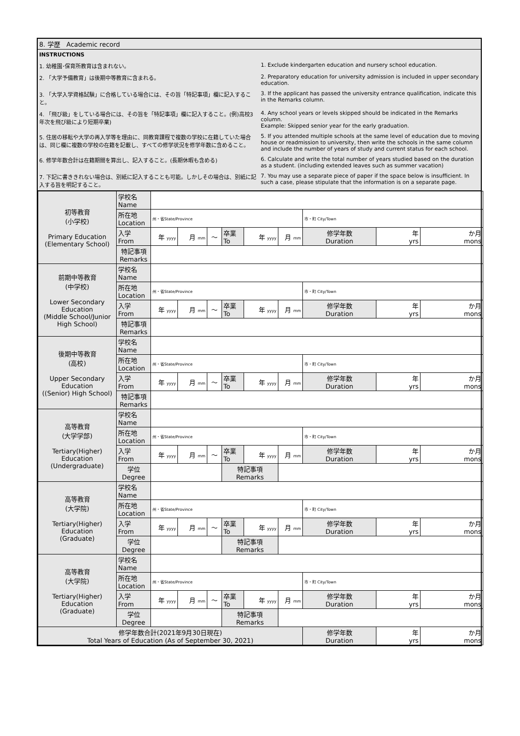| 8. 学歴 Academic record |
| / INSTRUCTIONS / / / 1. 幼稚園･保育所教育は含まれない。 / 1. Exclude kindergarten education and nursery school education. / / 2. 「大学予備教育」は後期中等教育に含まれる。 / 2. Preparatory education for university admission is included in upper secondary education. / / 3. 「大学入学資格試験」に合格している場合には、その旨「特記事項」欄に記入すること。 / 3. If the applicant has passed the university entrance qualification, indicate this in the Remarks column. / / 4. 「飛び級」をしている場合には、その旨を「特記事項」欄に記入すること。(例)高校3年次を飛び級により短期卒業) / 4. Any school years or levels skipped should be indicated in the Remarks column. Example: Skipped senior year for the early graduation. / / 5. 住居の移転や大学の再入学等を理由に、同教育課程で複数の学校に在籍していた場合は、同じ欄に複数の学校の在籍を記載し、すべての修学状況を修学年数に含めること。 / 5. If you attended multiple schools at the same level of education due to moving house or readmission to university, then write the schools in the same column and include the number of years of study and current status for each school. / / 6. 修学年数合計は在籍期間を算出し、記入すること。(長期休暇も含める) / 6. Calculate and write the total number of years studied based on the duration as a student. (including extended leaves such as summer vacation) / / 7. 下記に書ききれない場合は、別紙に記入することも可能。しかしその場合は、別紙に記入する旨を明記すること。 / 7. You may use a separate piece of paper if the space below is insufficient. In such a case, please stipulate that the information is on a separate page. / |
| / 初等教育 (小学校) Primary Education (Elementary School) / 学校名 Name / / / / / / / / / / / / 所在地 Location / 州・省State/Province / / / / / / 市・町 City/Town / / / / / 入学 From / 年 yyyy / 月 mm / ～ / 卒業 To / 年 yyyy / 月 mm / 修学年数 Duration / 年 yrs / か月 mons / / / 特記事項 Remarks / / / / / / / / / / / 前期中等教育 (中学校) Lower Secondary Education (Middle School/Junior High School) / 学校名 Name / / / / / / / / / / / / 所在地 Location / 州・省State/Province / / / / / / 市・町 City/Town / / / / / 入学 From / 年 yyyy / 月 mm / ～ / 卒業 To / 年 yyyy / 月 mm / 修学年数 Duration / 年 yrs / か月 mons / / / 特記事項 Remarks / / / / / / / / / / / 後期中等教育 (高校) Upper Secondary Education ((Senior) High School) / 学校名 Name / / / / / / / / / / / / 所在地 Location / 州・省State/Province / / / / / / 市・町 City/Town / / / / / 入学 From / 年 yyyy / 月 mm / ～ / 卒業 To / 年 yyyy / 月 mm / 修学年数 Duration / 年 yrs / か月 mons / / / 特記事項 Remarks / / / / / / / / / / / 高等教育 (大学学部) Tertiary(Higher) Education (Undergraduate) / 学校名 Name / / / / / / / / / / / / 所在地 Location / 州・省State/Province / / / / / / 市・町 City/Town / / / / / 入学 From / 年 yyyy / 月 mm / ～ / 卒業 To / 年 yyyy / 月 mm / 修学年数 Duration / 年 yrs / か月 mons / / / 学位 Degree / / / / 特記事項 Remarks / / / / / / / 高等教育 (大学院) Tertiary(Higher) Education (Graduate) / 学校名 Name / / / / / / / / / / / / 所在地 Location / 州・省State/Province / / / / / / 市・町 City/Town / / / / / 入学 From / 年 yyyy / 月 mm / ～ / 卒業 To / 年 yyyy / 月 mm / 修学年数 Duration / 年 yrs / か月 mons / / / 学位 Degree / / / / 特記事項 Remarks / / / / / / / 高等教育 (大学院) Tertiary(Higher) Education (Graduate) / 学校名 Name / / / / / / / / / / / / 所在地 Location / 州・省State/Province / / / / / / 市・町 City/Town / / / / / 入学 From / 年 yyyy / 月 mm / ～ / 卒業 To / 年 yyyy / 月 mm / 修学年数 Duration / 年 yrs / か月 mons / / / 学位 Degree / / / / 特記事項 Remarks / / / / / / / 修学年数合計(2021年9月30日現在) Total Years of Education (As of September 30, 2021) / / / / / / / / 修学年数 Duration / 年 yrs / か月 mons / |